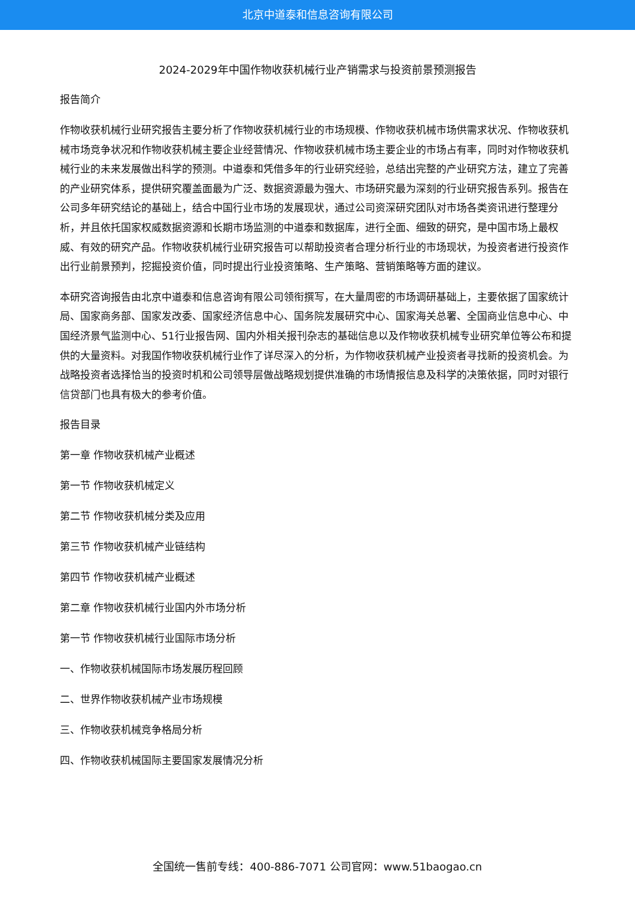北京中道泰和信息咨询有限公司
2024-2029年中国作物收获机械行业产销需求与投资前景预测报告
报告简介
作物收获机械行业研究报告主要分析了作物收获机械行业的市场规模、作物收获机械市场供需求状况、作物收获机械市场竞争状况和作物收获机械主要企业经营情况、作物收获机械市场主要企业的市场占有率，同时对作物收获机械行业的未来发展做出科学的预测。中道泰和凭借多年的行业研究经验，总结出完整的产业研究方法，建立了完善的产业研究体系，提供研究覆盖面最为广泛、数据资源最为强大、市场研究最为深刻的行业研究报告系列。报告在公司多年研究结论的基础上，结合中国行业市场的发展现状，通过公司资深研究团队对市场各类资讯进行整理分析，并且依托国家权威数据资源和长期市场监测的中道泰和数据库，进行全面、细致的研究，是中国市场上最权威、有效的研究产品。作物收获机械行业研究报告可以帮助投资者合理分析行业的市场现状，为投资者进行投资作出行业前景预判，挖掘投资价值，同时提出行业投资策略、生产策略、营销策略等方面的建议。
本研究咨询报告由北京中道泰和信息咨询有限公司领衔撰写，在大量周密的市场调研基础上，主要依据了国家统计局、国家商务部、国家发改委、国家经济信息中心、国务院发展研究中心、国家海关总署、全国商业信息中心、中国经济景气监测中心、51行业报告网、国内外相关报刊杂志的基础信息以及作物收获机械专业研究单位等公布和提供的大量资料。对我国作物收获机械行业作了详尽深入的分析，为作物收获机械产业投资者寻找新的投资机会。为战略投资者选择恰当的投资时机和公司领导层做战略规划提供准确的市场情报信息及科学的决策依据，同时对银行信贷部门也具有极大的参考价值。
报告目录
第一章 作物收获机械产业概述
第一节 作物收获机械定义
第二节 作物收获机械分类及应用
第三节 作物收获机械产业链结构
第四节 作物收获机械产业概述
第二章 作物收获机械行业国内外市场分析
第一节 作物收获机械行业国际市场分析
一、作物收获机械国际市场发展历程回顾
二、世界作物收获机械产业市场规模
三、作物收获机械竞争格局分析
四、作物收获机械国际主要国家发展情况分析
全国统一售前专线：400-886-7071 公司官网：www.51baogao.cn